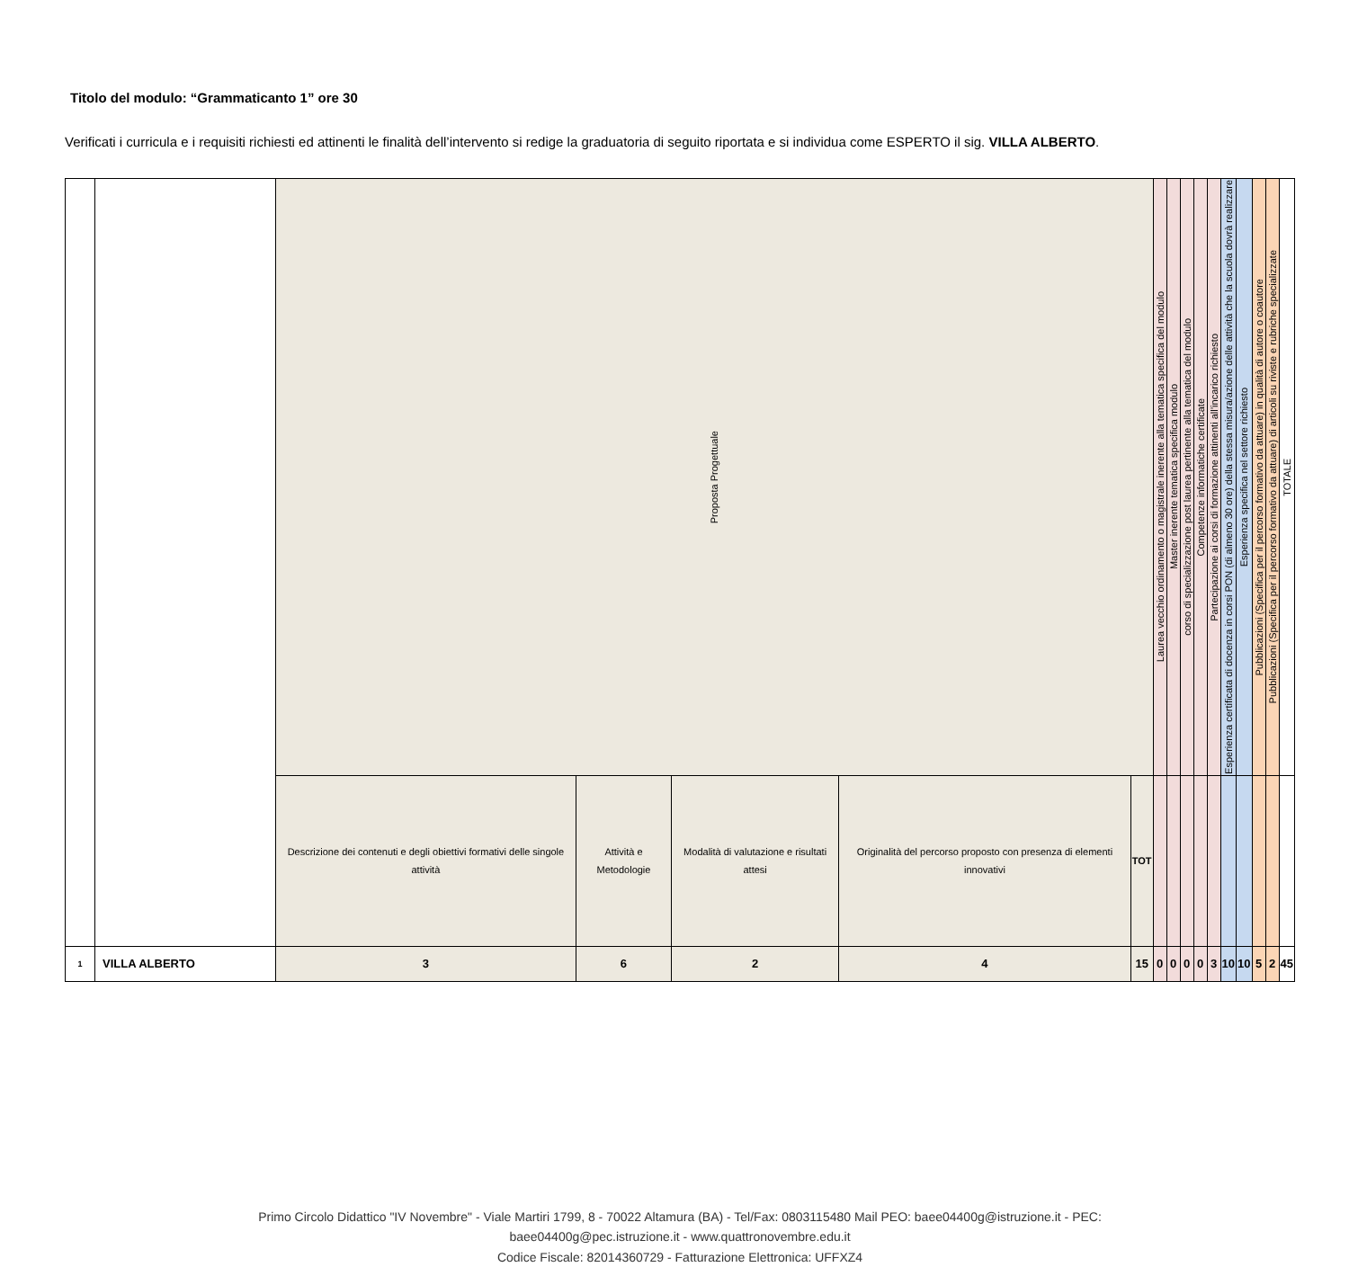Titolo del modulo: “Grammaticanto 1” ore 30
Verificati i curricula e i requisiti richiesti ed attinenti le finalità dell’intervento si redige la graduatoria di seguito riportata e si individua come ESPERTO il sig. VILLA ALBERTO.
| | | Proposta Progettuale | | | | | Laurea vecchio ordinamento o magistrale inerente alla tematica specifica del modulo | Master inerente tematica specifica modulo | corso di specializzazione post laurea pertinente alla tematica del modulo | Competenze informatiche certificate | Partecipazione ai corsi di formazione attinenti all’incarico richiesto | Esperienza certificata di docenza in corsi PON (di almeno 30 ore) della stessa misura/azione delle attività che la scuola dovrà realizzare | Esperienza specifica nel settore richiesto | Pubblicazioni (Specifica per il percorso formativo da attuare) in qualità di autore o coautore | Pubblicazioni (Specifica per il percorso formativo da attuare) di articoli su riviste e rubriche specializzate | TOTALE |
| | | Descrizione dei contenuti e degli obiettivi formativi delle singole attività | Attività e Metodologie | Modalità di valutazione e risultati attesi | Originalità del percorso proposto con presenza di elementi innovativi | TOT | | | | | | | | | | |
| 1 | VILLA ALBERTO | 3 | 6 | 2 | 4 | 15 | 0 | 0 | 0 | 0 | 3 | 10 | 10 | 5 | 2 | 45 |
Primo Circolo Didattico "IV Novembre" - Viale Martiri 1799, 8 - 70022 Altamura (BA) - Tel/Fax: 0803115480 Mail PEO: baee04400g@istruzione.it - PEC:
baee04400g@pec.istruzione.it - www.quattronovembre.edu.it
Codice Fiscale: 82014360729 - Fatturazione Elettronica: UFFXZ4